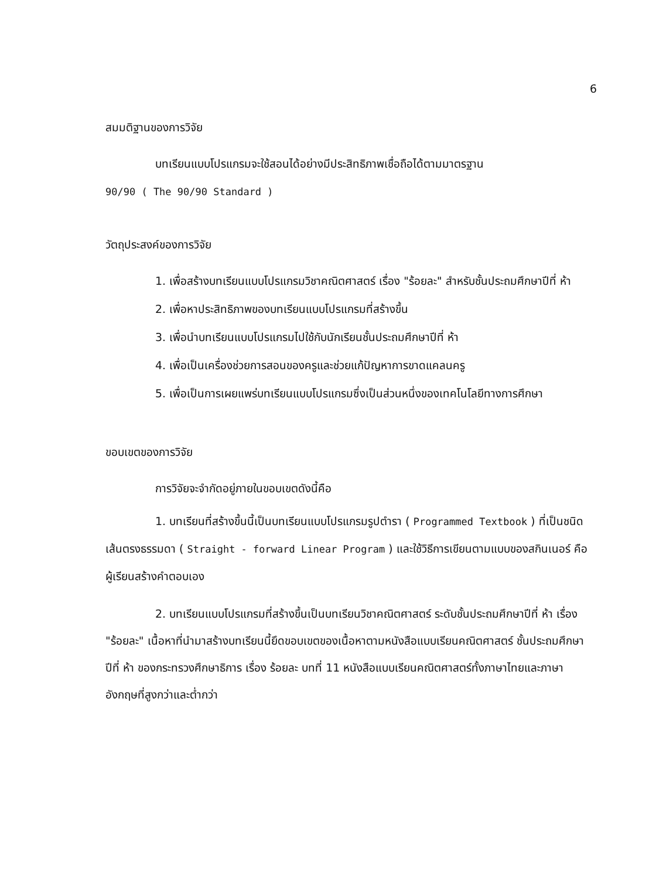6
สมมติฐานของการวิจัย
บทเรียนแบบโปรแกรมจะใช้สอนได้อย่างมีประสิทธิภาพเชื่อถือได้ตามมาตรฐาน
90/90 ( The 90/90 Standard )
วัตถุประสงค์ของการวิจัย
1. เพื่อสร้างบทเรียนแบบโปรแกรมวิชาคณิตศาสตร์ เรื่อง "ร้อยละ" สำหรับชั้นประถมศึกษาปีที่ ห้า
2. เพื่อหาประสิทธิภาพของบทเรียนแบบโปรแกรมที่สร้างขึ้น
3. เพื่อนำบทเรียนแบบโปรแกรมไปใช้กับนักเรียนชั้นประถมศึกษาปีที่ ห้า
4. เพื่อเป็นเครื่องช่วยการสอนของครูและช่วยแก้ปัญหาการขาดแคลนครู
5. เพื่อเป็นการเผยแพร่บทเรียนแบบโปรแกรมซึ่งเป็นส่วนหนึ่งของเทคโนโลยีทางการศึกษา
ขอบเขตของการวิจัย
การวิจัยจะจำกัดอยู่ภายในขอบเขตดังนี้คือ
1. บทเรียนที่สร้างขึ้นนี้เป็นบทเรียนแบบโปรแกรมรูปตำรา ( Programmed Textbook ) ที่เป็นชนิดเส้นตรงธรรมดา ( Straight - forward Linear Program ) และใช้วิธีการเขียนตามแบบของสกินเนอร์ คือผู้เรียนสร้างคำตอบเอง
2. บทเรียนแบบโปรแกรมที่สร้างขึ้นเป็นบทเรียนวิชาคณิตศาสตร์ ระดับชั้นประถมศึกษาปีที่ ห้า เรื่อง "ร้อยละ" เนื้อหาที่นำมาสร้างบทเรียนนี้ยึดขอบเขตของเนื้อหาตามหนังสือแบบเรียนคณิตศาสตร์ ชั้นประถมศึกษาปีที่ ห้า ของกระทรวงศึกษาธิการ เรื่อง ร้อยละ บทที่ 11 หนังสือแบบเรียนคณิตศาสตร์ทั้งภาษาไทยและภาษาอังกฤษที่สูงกว่าและต่ำกว่า